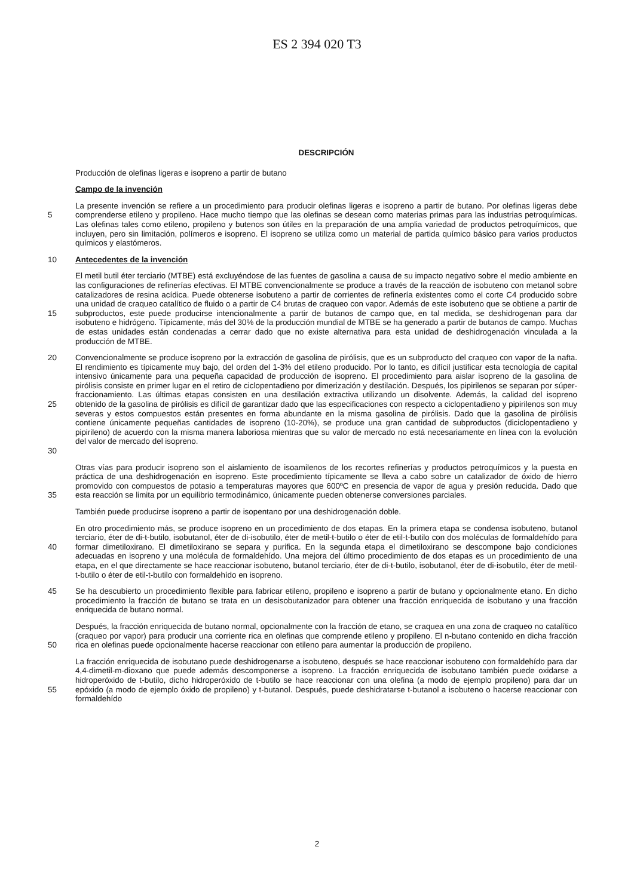ES 2 394 020 T3
DESCRIPCIÓN
Producción de olefinas ligeras e isopreno a partir de butano
Campo de la invención
5 La presente invención se refiere a un procedimiento para producir olefinas ligeras e isopreno a partir de butano. Por olefinas ligeras debe comprenderse etileno y propileno. Hace mucho tiempo que las olefinas se desean como materias primas para las industrias petroquímicas. Las olefinas tales como etileno, propileno y butenos son útiles en la preparación de una amplia variedad de productos petroquímicos, que incluyen, pero sin limitación, polímeros e isopreno. El isopreno se utiliza como un material de partida químico básico para varios productos químicos y elastómeros.
10 Antecedentes de la invención
15 El metil butil éter terciario (MTBE) está excluyéndose de las fuentes de gasolina a causa de su impacto negativo sobre el medio ambiente en las configuraciones de refinerías efectivas. El MTBE convencionalmente se produce a través de la reacción de isobuteno con metanol sobre catalizadores de resina acídica. Puede obtenerse isobuteno a partir de corrientes de refinería existentes como el corte C4 producido sobre una unidad de craqueo catalítico de fluido o a partir de C4 brutas de craqueo con vapor. Además de este isobuteno que se obtiene a partir de subproductos, este puede producirse intencionalmente a partir de butanos de campo que, en tal medida, se deshidrogenan para dar isobuteno e hidrógeno. Típicamente, más del 30% de la producción mundial de MTBE se ha generado a partir de butanos de campo. Muchas de estas unidades están condenadas a cerrar dado que no existe alternativa para esta unidad de deshidrogenación vinculada a la producción de MTBE.
20
25
30
Convencionalmente se produce isopreno por la extracción de gasolina de pirólisis, que es un subproducto del craqueo con vapor de la nafta. El rendimiento es típicamente muy bajo, del orden del 1-3% del etileno producido. Por lo tanto, es difícil justificar esta tecnología de capital intensivo únicamente para una pequeña capacidad de producción de isopreno. El procedimiento para aislar isopreno de la gasolina de pirólisis consiste en primer lugar en el retiro de ciclopentadieno por dimerización y destilación. Después, los pipirilenos se separan por súper-fraccionamiento. Las últimas etapas consisten en una destilación extractiva utilizando un disolvente. Además, la calidad del isopreno obtenido de la gasolina de pirólisis es difícil de garantizar dado que las especificaciones con respecto a ciclopentadieno y pipirilenos son muy severas y estos compuestos están presentes en forma abundante en la misma gasolina de pirólisis. Dado que la gasolina de pirólisis contiene únicamente pequeñas cantidades de isopreno (10-20%), se produce una gran cantidad de subproductos (diciclopentadieno y pipirileno) de acuerdo con la misma manera laboriosa mientras que su valor de mercado no está necesariamente en línea con la evolución del valor de mercado del isopreno.
35 Otras vías para producir isopreno son el aislamiento de isoamilenos de los recortes refinerías y productos petroquímicos y la puesta en práctica de una deshidrogenación en isopreno. Este procedimiento típicamente se lleva a cabo sobre un catalizador de óxido de hierro promovido con compuestos de potasio a temperaturas mayores que 600ºC en presencia de vapor de agua y presión reducida. Dado que esta reacción se limita por un equilibrio termodinámico, únicamente pueden obtenerse conversiones parciales.
También puede producirse isopreno a partir de isopentano por una deshidrogenación doble.
40 En otro procedimiento más, se produce isopreno en un procedimiento de dos etapas. En la primera etapa se condensa isobuteno, butanol terciario, éter de di-t-butilo, isobutanol, éter de di-isobutilo, éter de metil-t-butilo o éter de etil-t-butilo con dos moléculas de formaldehído para formar dimetiloxirano. El dimetiloxirano se separa y purifica. En la segunda etapa el dimetiloxirano se descompone bajo condiciones adecuadas en isopreno y una molécula de formaldehído. Una mejora del último procedimiento de dos etapas es un procedimiento de una etapa, en el que directamente se hace reaccionar isobuteno, butanol terciario, éter de di-t-butilo, isobutanol, éter de di-isobutilo, éter de metil-t-butilo o éter de etil-t-butilo con formaldehído en isopreno.
45 Se ha descubierto un procedimiento flexible para fabricar etileno, propileno e isopreno a partir de butano y opcionalmente etano. En dicho procedimiento la fracción de butano se trata en un desisobutanizador para obtener una fracción enriquecida de isobutano y una fracción enriquecida de butano normal.
50 Después, la fracción enriquecida de butano normal, opcionalmente con la fracción de etano, se craquea en una zona de craqueo no catalítico (craqueo por vapor) para producir una corriente rica en olefinas que comprende etileno y propileno. El n-butano contenido en dicha fracción rica en olefinas puede opcionalmente hacerse reaccionar con etileno para aumentar la producción de propileno.
55 La fracción enriquecida de isobutano puede deshidrogenarse a isobuteno, después se hace reaccionar isobuteno con formaldehído para dar 4,4-dimetil-m-dioxano que puede además descomponerse a isopreno. La fracción enriquecida de isobutano también puede oxidarse a hidroperóxido de t-butilo, dicho hidroperóxido de t-butilo se hace reaccionar con una olefina (a modo de ejemplo propileno) para dar un epóxido (a modo de ejemplo óxido de propileno) y t-butanol. Después, puede deshidratarse t-butanol a isobuteno o hacerse reaccionar con formaldehído
2